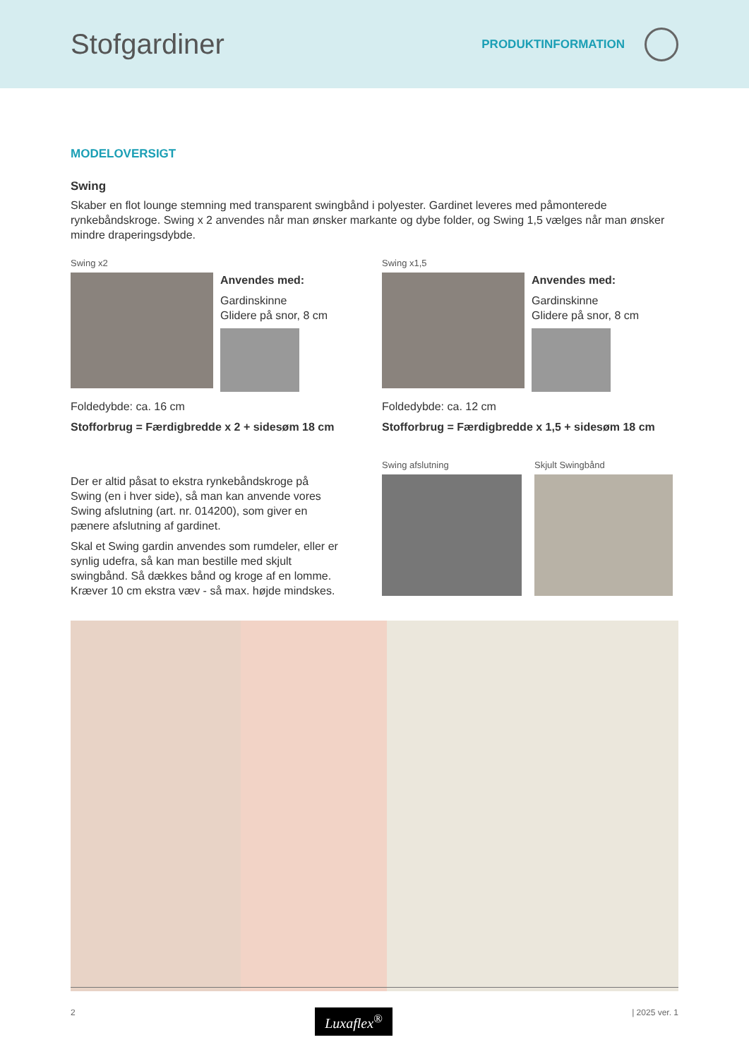Stofgardiner
PRODUKTINFORMATION
MODELOVERSIGT
Swing
Skaber en flot lounge stemning med transparent swingbånd i polyester. Gardinet leveres med påmonterede rynkebåndskroge. Swing x 2 anvendes når man ønsker markante og dybe folder, og Swing 1,5 vælges når man ønsker mindre draperingsdybde.
Swing x2
Anvendes med:
Gardinskinne
Glidere på snor, 8 cm
Foldedybde: ca. 16 cm
Stofforbrug = Færdigbredde x 2 + sidesøm 18 cm
Swing x1,5
Anvendes med:
Gardinskinne
Glidere på snor, 8 cm
Foldedybde: ca. 12 cm
Stofforbrug = Færdigbredde x 1,5 + sidesøm 18 cm
Der er altid påsat to ekstra rynkebåndskroge på Swing (en i hver side), så man kan anvende vores Swing afslutning (art. nr. 014200), som giver en pænere afslutning af gardinet.
Skal et Swing gardin anvendes som rumdeler, eller er synlig udefra, så kan man bestille med skjult swingbånd. Så dækkes bånd og kroge af en lomme. Kræver 10 cm ekstra væv - så max. højde mindskes.
Swing afslutning Skjult Swingbånd
2 Luxaflex<sup>®</sup> | 2025 ver. 1